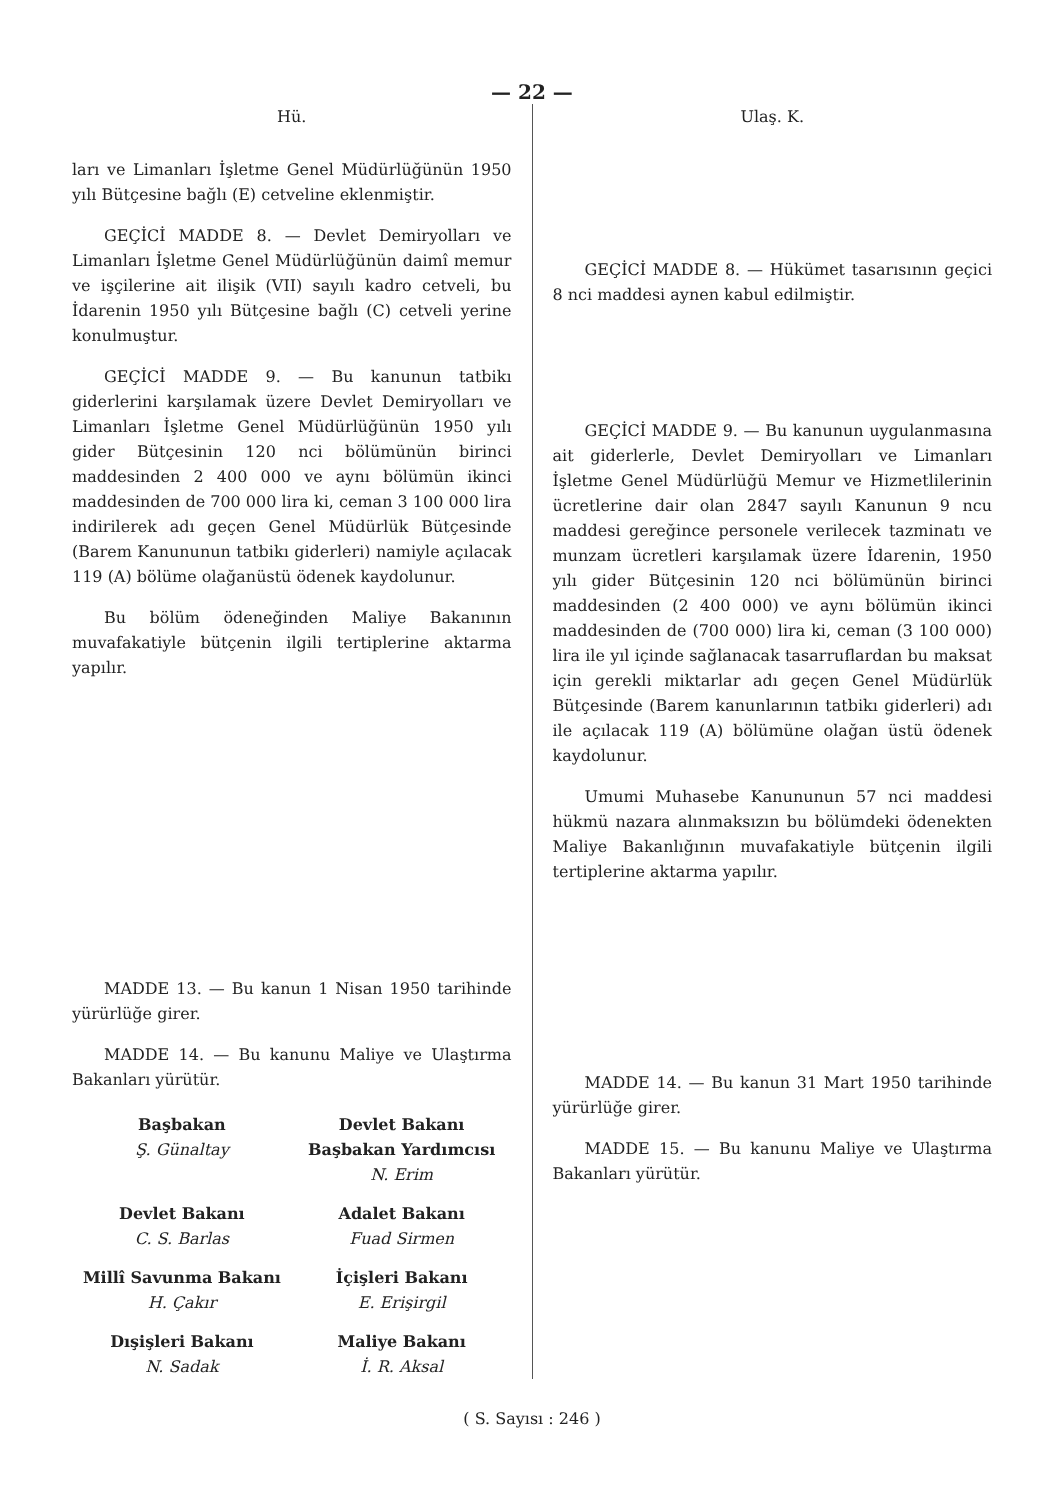— 22 —
Hü.
ları ve Limanları İşletme Genel Müdürlüğünün 1950 yılı Bütçesine bağlı (E) cetveline eklenmiştir.
GEÇİCİ MADDE 8. — Devlet Demiryolları ve Limanları İşletme Genel Müdürlüğünün daimî memur ve işçilerine ait ilişik (VII) sayılı kadro cetveli, bu İdarenin 1950 yılı Bütçesine bağlı (C) cetveli yerine konulmuştur.
GEÇİCİ MADDE 9. — Bu kanunun tatbikı giderlerini karşılamak üzere Devlet Demiryolları ve Limanları İşletme Genel Müdürlüğünün 1950 yılı gider Bütçesinin 120 nci bölümünün birinci maddesinden 2 400 000 ve aynı bölümün ikinci maddesinden de 700 000 lira ki, ceman 3 100 000 lira indirilerek adı geçen Genel Müdürlük Bütçesinde (Barem Kanununun tatbikı giderleri) namiyle açılacak 119 (A) bölüme olağanüstü ödenek kaydolunur.
Bu bölüm ödeneğinden Maliye Bakanının muvafakatiyle bütçenin ilgili tertiplerine aktarma yapılır.
MADDE 13. — Bu kanun 1 Nisan 1950 tarihinde yürürlüğe girer.
MADDE 14. — Bu kanunu Maliye ve Ulaştırma Bakanları yürütür.
Başbakan
Ş. Günaltay
Devlet Bakanı
Başbakan Yardımcısı
N. Erim
Devlet Bakanı
C. S. Barlas
Adalet Bakanı
Fuad Sirmen
Millî Savunma Bakanı
H. Çakır
İçişleri Bakanı
E. Erişirgil
Dışişleri Bakanı
N. Sadak
Maliye Bakanı
İ. R. Aksal
Ulaş. K.
GEÇİCİ MADDE 8. — Hükümet tasarısının geçici 8 nci maddesi aynen kabul edilmiştir.
GEÇİCİ MADDE 9. — Bu kanunun uygulanmasına ait giderlerle, Devlet Demiryolları ve Limanları İşletme Genel Müdürlüğü Memur ve Hizmetlilerinin ücretlerine dair olan 2847 sayılı Kanunun 9 ncu maddesi gereğince personele verilecek tazminatı ve munzam ücretleri karşılamak üzere İdarenin, 1950 yılı gider Bütçesinin 120 nci bölümünün birinci maddesinden (2 400 000) ve aynı bölümün ikinci maddesinden de (700 000) lira ki, ceman (3 100 000) lira ile yıl içinde sağlanacak tasarruflardan bu maksat için gerekli miktarlar adı geçen Genel Müdürlük Bütçesinde (Barem kanunlarının tatbikı giderleri) adı ile açılacak 119 (A) bölümüne olağan üstü ödenek kaydolunur.
Umumi Muhasebe Kanununun 57 nci maddesi hükmü nazara alınmaksızın bu bölümdeki ödenekten Maliye Bakanlığının muvafakatiyle bütçenin ilgili tertiplerine aktarma yapılır.
MADDE 14. — Bu kanun 31 Mart 1950 tarihinde yürürlüğe girer.
MADDE 15. — Bu kanunu Maliye ve Ulaştırma Bakanları yürütür.
( S. Sayısı : 246 )